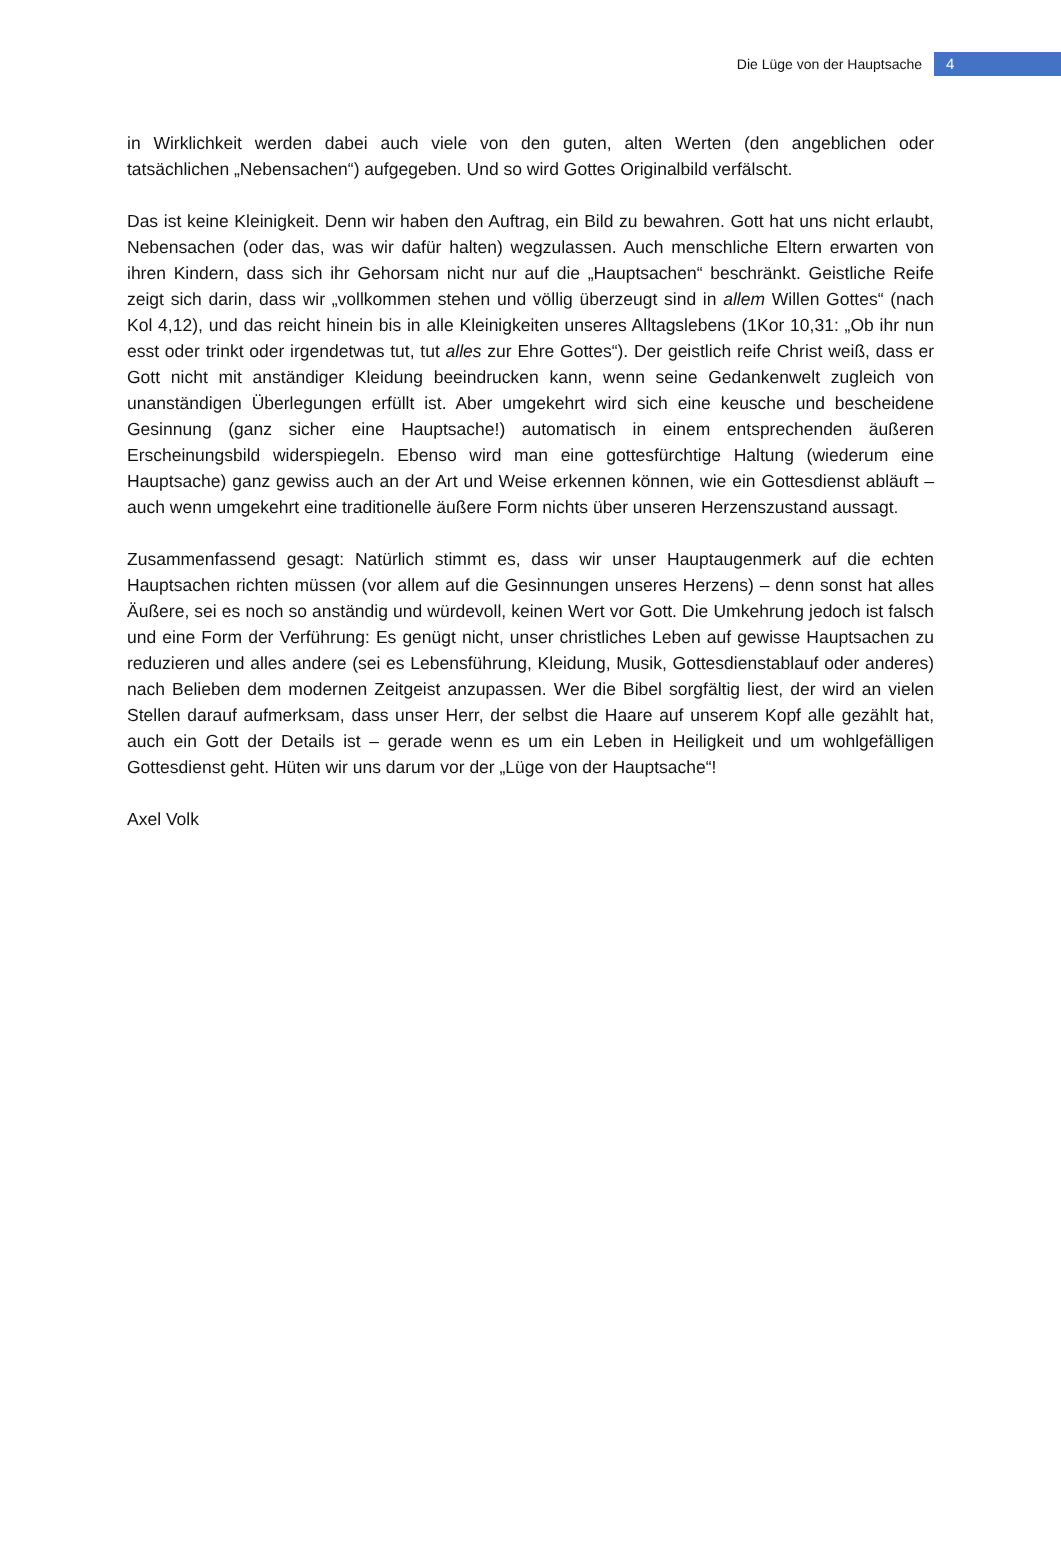Die Lüge von der Hauptsache 4
in Wirklichkeit werden dabei auch viele von den guten, alten Werten (den angeblichen oder tatsächlichen „Nebensachen“) aufgegeben. Und so wird Gottes Originalbild verfälscht.
Das ist keine Kleinigkeit. Denn wir haben den Auftrag, ein Bild zu bewahren. Gott hat uns nicht erlaubt, Nebensachen (oder das, was wir dafür halten) wegzulassen. Auch menschliche Eltern erwarten von ihren Kindern, dass sich ihr Gehorsam nicht nur auf die „Hauptsachen“ beschränkt. Geistliche Reife zeigt sich darin, dass wir „vollkommen stehen und völlig überzeugt sind in allem Willen Gottes“ (nach Kol 4,12), und das reicht hinein bis in alle Kleinigkeiten unseres Alltagslebens (1Kor 10,31: „Ob ihr nun esst oder trinkt oder irgendetwas tut, tut alles zur Ehre Gottes“). Der geistlich reife Christ weiß, dass er Gott nicht mit anständiger Kleidung beeindrucken kann, wenn seine Gedankenwelt zugleich von unanständigen Überlegungen erfüllt ist. Aber umgekehrt wird sich eine keusche und bescheidene Gesinnung (ganz sicher eine Hauptsache!) automatisch in einem entsprechenden äußeren Erscheinungsbild widerspiegeln. Ebenso wird man eine gottesfürchtige Haltung (wiederum eine Hauptsache) ganz gewiss auch an der Art und Weise erkennen können, wie ein Gottesdienst abläuft – auch wenn umgekehrt eine traditionelle äußere Form nichts über unseren Herzenszustand aussagt.
Zusammenfassend gesagt: Natürlich stimmt es, dass wir unser Hauptaugenmerk auf die echten Hauptsachen richten müssen (vor allem auf die Gesinnungen unseres Herzens) – denn sonst hat alles Äußere, sei es noch so anständig und würdevoll, keinen Wert vor Gott. Die Umkehrung jedoch ist falsch und eine Form der Verführung: Es genügt nicht, unser christliches Leben auf gewisse Hauptsachen zu reduzieren und alles andere (sei es Lebensführung, Kleidung, Musik, Gottesdienstablauf oder anderes) nach Belieben dem modernen Zeitgeist anzupassen. Wer die Bibel sorgfältig liest, der wird an vielen Stellen darauf aufmerksam, dass unser Herr, der selbst die Haare auf unserem Kopf alle gezählt hat, auch ein Gott der Details ist – gerade wenn es um ein Leben in Heiligkeit und um wohlgefälligen Gottesdienst geht. Hüten wir uns darum vor der „Lüge von der Hauptsache“!
Axel Volk